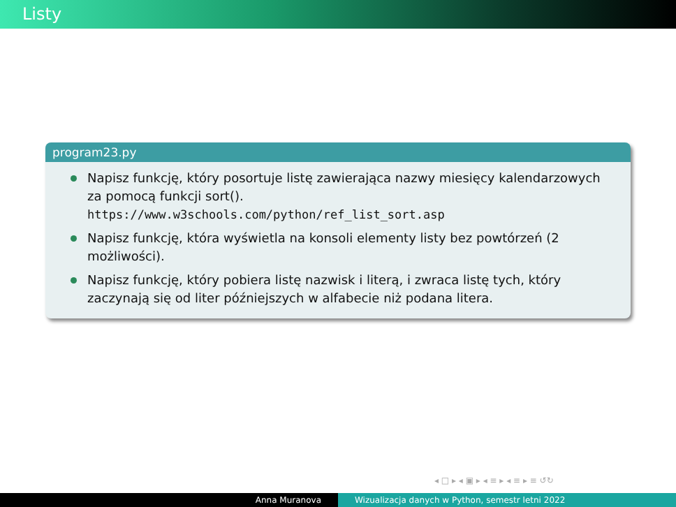Listy
program23.py
Napisz funkcję, który posortuje listę zawierająca nazwy miesięcy kalendarzowych za pomocą funkcji sort().
https://www.w3schools.com/python/ref_list_sort.asp
Napisz funkcję, która wyświetla na konsoli elementy listy bez powtórzeń (2 możliwości).
Napisz funkcję, który pobiera listę nazwisk i literą, i zwraca listę tych, który zaczynają się od liter późniejszych w alfabecie niż podana litera.
◂ □ ▸ ◂ ▣ ▸ ◂ ≡ ▸ ◂ ≡ ▸ ≡ ↺↻
Anna Muranova Wizualizacja danych w Python, semestr letni 2022